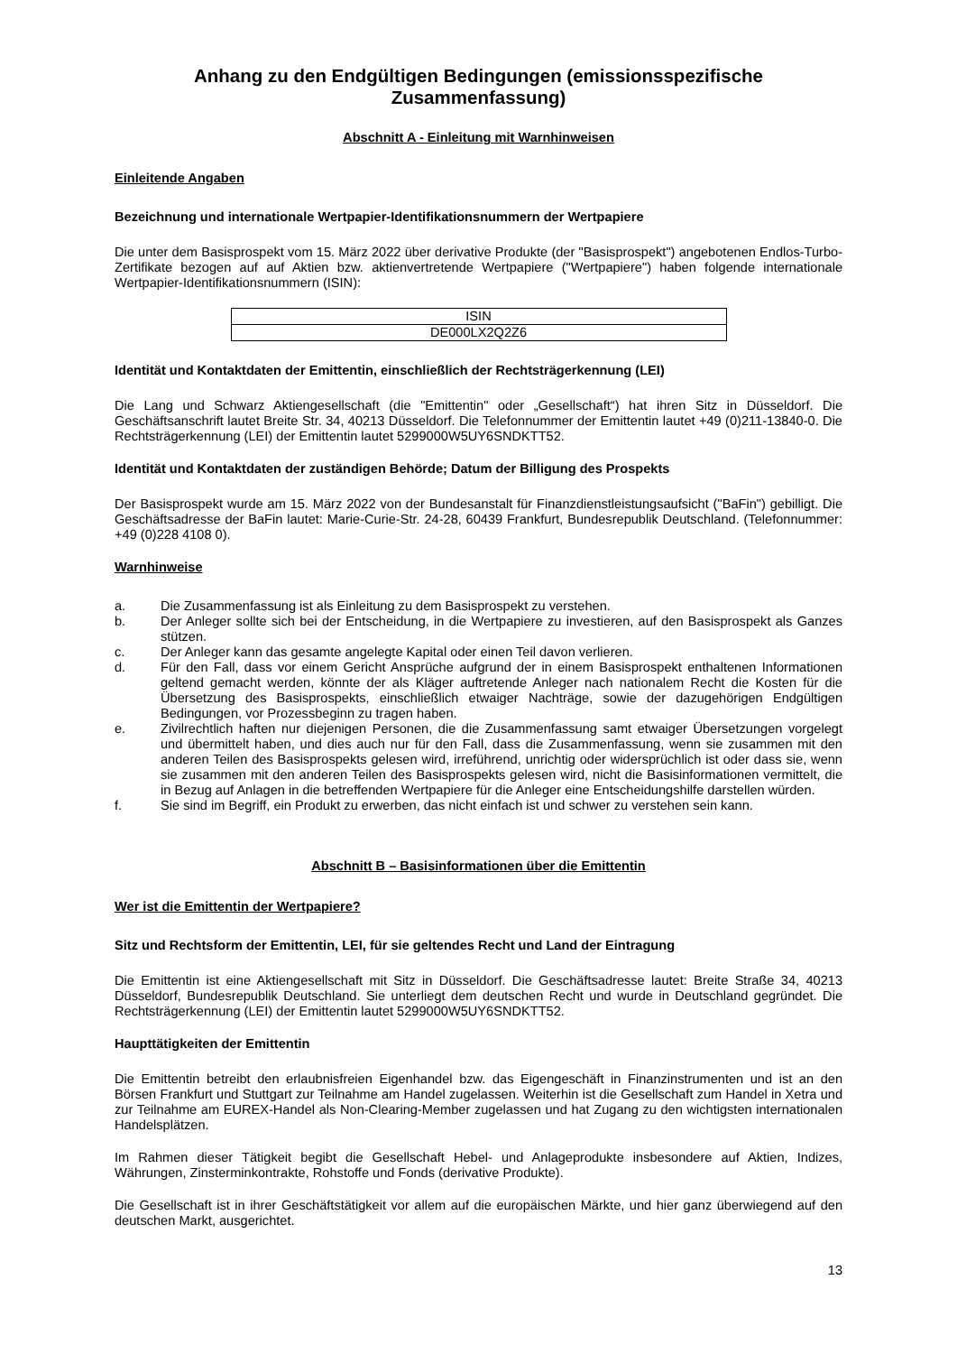Anhang zu den Endgültigen Bedingungen (emissionsspezifische Zusammenfassung)
Abschnitt A - Einleitung mit Warnhinweisen
Einleitende Angaben
Bezeichnung und internationale Wertpapier-Identifikationsnummern der Wertpapiere
Die unter dem Basisprospekt vom 15. März 2022 über derivative Produkte (der "Basisprospekt") angebotenen Endlos-Turbo-Zertifikate bezogen auf auf Aktien bzw. aktienvertretende Wertpapiere ("Wertpapiere") haben folgende internationale Wertpapier-Identifikationsnummern (ISIN):
| ISIN |
| DE000LX2Q2Z6 |
Identität und Kontaktdaten der Emittentin, einschließlich der Rechtsträgerkennung (LEI)
Die Lang und Schwarz Aktiengesellschaft (die "Emittentin" oder „Gesellschaft“) hat ihren Sitz in Düsseldorf. Die Geschäftsanschrift lautet Breite Str. 34, 40213 Düsseldorf. Die Telefonnummer der Emittentin lautet +49 (0)211-13840-0. Die Rechtsträgerkennung (LEI) der Emittentin lautet 5299000W5UY6SNDKTT52.
Identität und Kontaktdaten der zuständigen Behörde; Datum der Billigung des Prospekts
Der Basisprospekt wurde am 15. März 2022 von der Bundesanstalt für Finanzdienstleistungsaufsicht ("BaFin") gebilligt. Die Geschäftsadresse der BaFin lautet: Marie-Curie-Str. 24-28, 60439 Frankfurt, Bundesrepublik Deutschland. (Telefonnummer: +49 (0)228 4108 0).
Warnhinweise
a. Die Zusammenfassung ist als Einleitung zu dem Basisprospekt zu verstehen.
b. Der Anleger sollte sich bei der Entscheidung, in die Wertpapiere zu investieren, auf den Basisprospekt als Ganzes stützen.
c. Der Anleger kann das gesamte angelegte Kapital oder einen Teil davon verlieren.
d. Für den Fall, dass vor einem Gericht Ansprüche aufgrund der in einem Basisprospekt enthaltenen Informationen geltend gemacht werden, könnte der als Kläger auftretende Anleger nach nationalem Recht die Kosten für die Übersetzung des Basisprospekts, einschließlich etwaiger Nachträge, sowie der dazugehörigen Endgültigen Bedingungen, vor Prozessbeginn zu tragen haben.
e. Zivilrechtlich haften nur diejenigen Personen, die die Zusammenfassung samt etwaiger Übersetzungen vorgelegt und übermittelt haben, und dies auch nur für den Fall, dass die Zusammenfassung, wenn sie zusammen mit den anderen Teilen des Basisprospekts gelesen wird, irreführend, unrichtig oder widersprüchlich ist oder dass sie, wenn sie zusammen mit den anderen Teilen des Basisprospekts gelesen wird, nicht die Basisinformationen vermittelt, die in Bezug auf Anlagen in die betreffenden Wertpapiere für die Anleger eine Entscheidungshilfe darstellen würden.
f. Sie sind im Begriff, ein Produkt zu erwerben, das nicht einfach ist und schwer zu verstehen sein kann.
Abschnitt B – Basisinformationen über die Emittentin
Wer ist die Emittentin der Wertpapiere?
Sitz und Rechtsform der Emittentin, LEI, für sie geltendes Recht und Land der Eintragung
Die Emittentin ist eine Aktiengesellschaft mit Sitz in Düsseldorf. Die Geschäftsadresse lautet: Breite Straße 34, 40213 Düsseldorf, Bundesrepublik Deutschland. Sie unterliegt dem deutschen Recht und wurde in Deutschland gegründet. Die Rechtsträgerkennung (LEI) der Emittentin lautet 5299000W5UY6SNDKTT52.
Haupttätigkeiten der Emittentin
Die Emittentin betreibt den erlaubnisfreien Eigenhandel bzw. das Eigengeschäft in Finanzinstrumenten und ist an den Börsen Frankfurt und Stuttgart zur Teilnahme am Handel zugelassen. Weiterhin ist die Gesellschaft zum Handel in Xetra und zur Teilnahme am EUREX-Handel als Non-Clearing-Member zugelassen und hat Zugang zu den wichtigsten internationalen Handelsplätzen.
Im Rahmen dieser Tätigkeit begibt die Gesellschaft Hebel- und Anlageprodukte insbesondere auf Aktien, Indizes, Währungen, Zinsterminkontrakte, Rohstoffe und Fonds (derivative Produkte).
Die Gesellschaft ist in ihrer Geschäftstätigkeit vor allem auf die europäischen Märkte, und hier ganz überwiegend auf den deutschen Markt, ausgerichtet.
13